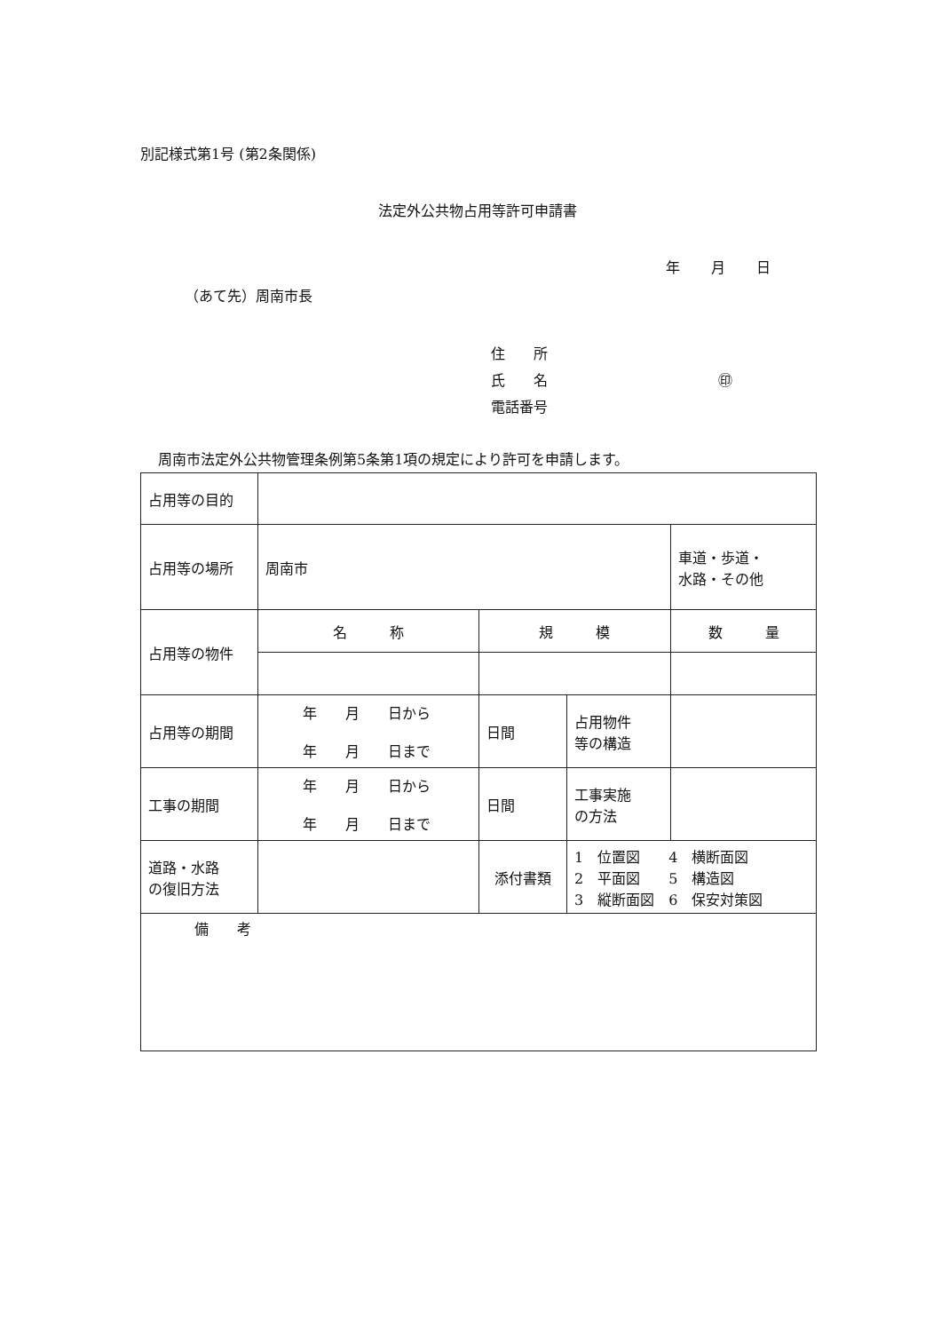別記様式第1号 (第2条関係)
法定外公共物占用等許可申請書
年 月 日
（あて先）周南市長
住　　所
氏　　名　　　　　　　　　　　　㊞
電話番号
周南市法定外公共物管理条例第5条第1項の規定により許可を申請します。
| 占用等の目的 | | | | | | |
| 占用等の場所 | 周南市 | | | | | 車道・歩道・ 水路・その他 |
| 占用等の物件 | 名 称 | | 規 模 | | 数 量 | |
| 占用等の期間 | 年 月 日から 年 月 日まで | | 日間 | 占用物件 等の構造 | | |
| 工事の期間 | 年 月 日から 年 月 日まで | | 日間 | 工事実施 の方法 | | |
| 道路・水路 の復旧方法 | | 添付書類 | | 1 位置図 4 横断面図 2 平面図 5 構造図 3 縦断面図 6 保安対策図 | | |
| 備 考 | | | | | | |